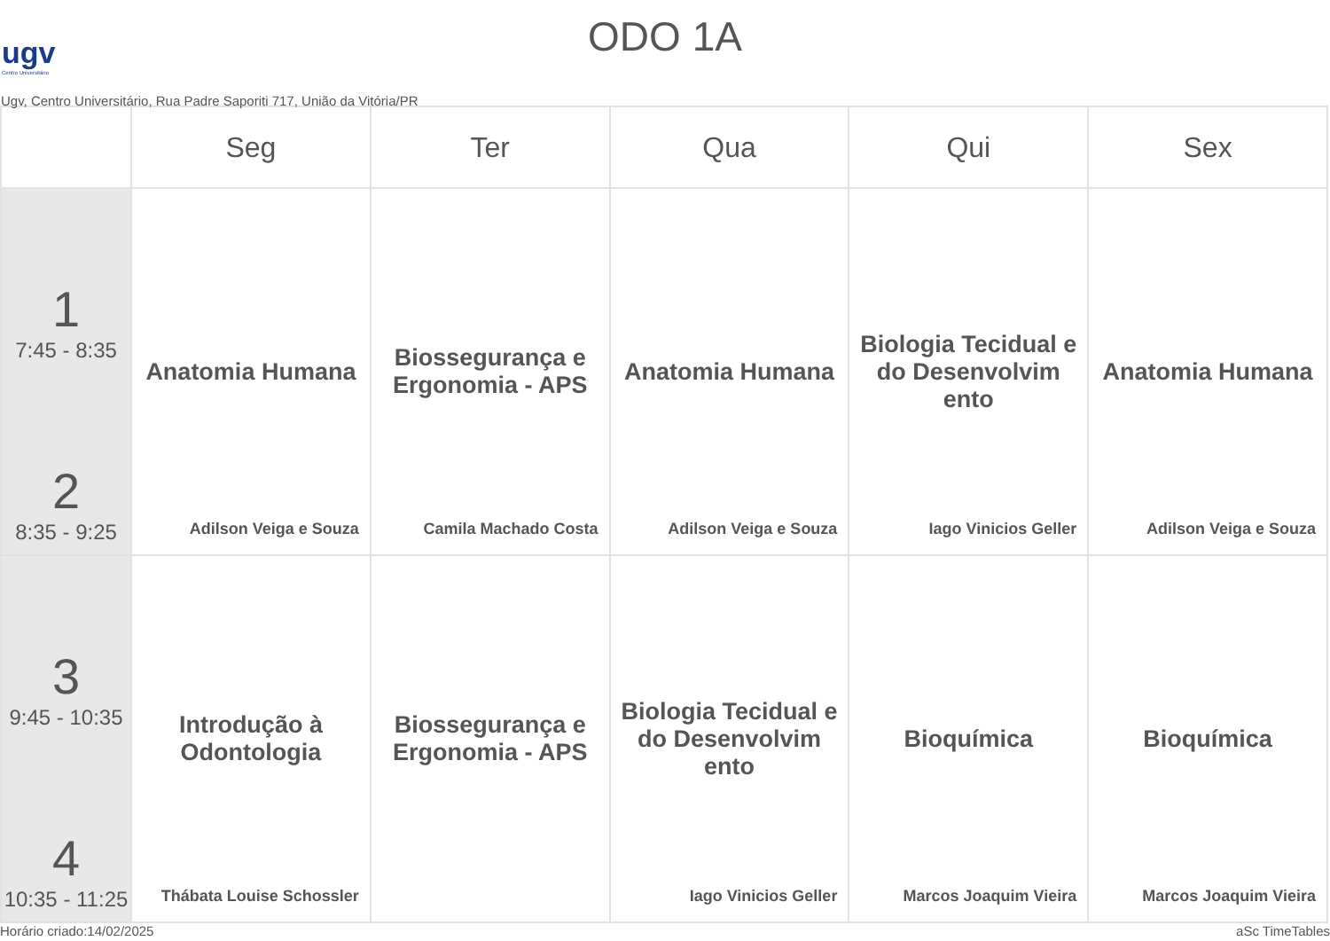ugv
Centro Universitário
ODO 1A
Ugv, Centro Universitário, Rua Padre Saporiti 717, União da Vitória/PR
| | Seg | Ter | Qua | Qui | Sex |
| --- | --- | --- | --- | --- | --- |
| 1 7:45 - 8:35 2 8:35 - 9:25 | Anatomia Humana Adilson Veiga e Souza | Biossegurança e Ergonomia - APS Camila Machado Costa | Anatomia Humana Adilson Veiga e Souza | Biologia Tecidual e do Desenvolvim ento Iago Vinicios Geller | Anatomia Humana Adilson Veiga e Souza |
| 3 9:45 - 10:35 4 10:35 - 11:25 | Introdução à Odontologia Thábata Louise Schossler | Biossegurança e Ergonomia - APS | Biologia Tecidual e do Desenvolvim ento Iago Vinicios Geller | Bioquímica Marcos Joaquim Vieira | Bioquímica Marcos Joaquim Vieira |
Horário criado:14/02/2025 aSc TimeTables